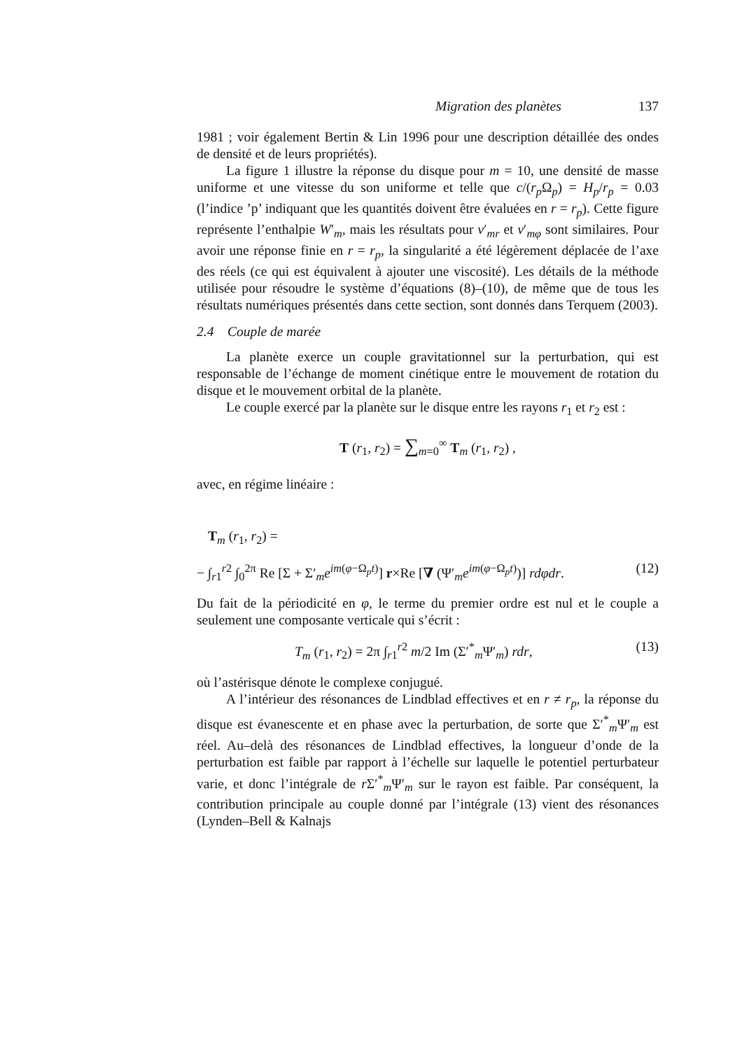Migration des planètes 137
1981 ; voir également Bertin & Lin 1996 pour une description détaillée des ondes de densité et de leurs propriétés).
La figure 1 illustre la réponse du disque pour m = 10, une densité de masse uniforme et une vitesse du son uniforme et telle que c/(r<sub>p</sub> Ω<sub>p</sub>) = H<sub>p</sub>/r<sub>p</sub> = 0.03 (l’indice ’p’ indiquant que les quantités doivent être évaluées en r = r<sub>p</sub>). Cette figure représente l’enthalpie W′<sub>m</sub>, mais les résultats pour v′<sub>mr</sub> et v′<sub>mφ</sub> sont similaires. Pour avoir une réponse finie en r = r<sub>p</sub>, la singularité a été légèrement déplacée de l’axe des réels (ce qui est équivalent à ajouter une viscosité). Les détails de la méthode utilisée pour résoudre le système d’équations (8)–(10), de même que de tous les résultats numériques présentés dans cette section, sont donnés dans Terquem (2003).
2.4 Couple de marée
La planète exerce un couple gravitationnel sur la perturbation, qui est responsable de l’échange de moment cinétique entre le mouvement de rotation du disque et le mouvement orbital de la planète.
Le couple exercé par la planète sur le disque entre les rayons r<sub>1</sub> et r<sub>2</sub> est :
T (r<sub>1</sub>, r<sub>2</sub>) = ∑<sub>m=0</sub><sup>∞</sup> T<sub>m</sub> (r<sub>1</sub>, r<sub>2</sub>) ,
avec, en régime linéaire :
T<sub>m</sub> (r<sub>1</sub>, r<sub>2</sub>) =
− ∫<sub>r1</sub><sup>r2</sup> ∫<sub>0</sub><sup>2π</sup> Re [Σ + Σ′<sub>m</sub>e<sup>im(φ−Ω<sub>p</sub>t)</sup>] r×Re [∇ (Ψ′<sub>m</sub>e<sup>im(φ−Ω<sub>p</sub>t)</sup>)] rdφdr. (12)
Du fait de la périodicité en φ, le terme du premier ordre est nul et le couple a seulement une composante verticale qui s’écrit :
T<sub>m</sub> (r<sub>1</sub>, r<sub>2</sub>) = 2π ∫<sub>r1</sub><sup>r2</sup> m/2 Im (Σ′<sup>*</sup><sub>m</sub>Ψ′<sub>m</sub>) rdr, (13)
où l’astérisque dénote le complexe conjugué.
A l’intérieur des résonances de Lindblad effectives et en r ≠ r<sub>p</sub>, la réponse du disque est évanescente et en phase avec la perturbation, de sorte que Σ′<sup>*</sup><sub>m</sub>Ψ′<sub>m</sub> est réel. Au–delà des résonances de Lindblad effectives, la longueur d’onde de la perturbation est faible par rapport à l’échelle sur laquelle le potentiel perturbateur varie, et donc l’intégrale de r Σ′<sup>*</sup><sub>m</sub>Ψ′<sub>m</sub> sur le rayon est faible. Par conséquent, la contribution principale au couple donné par l’intégrale (13) vient des résonances (Lynden–Bell & Kalnajs